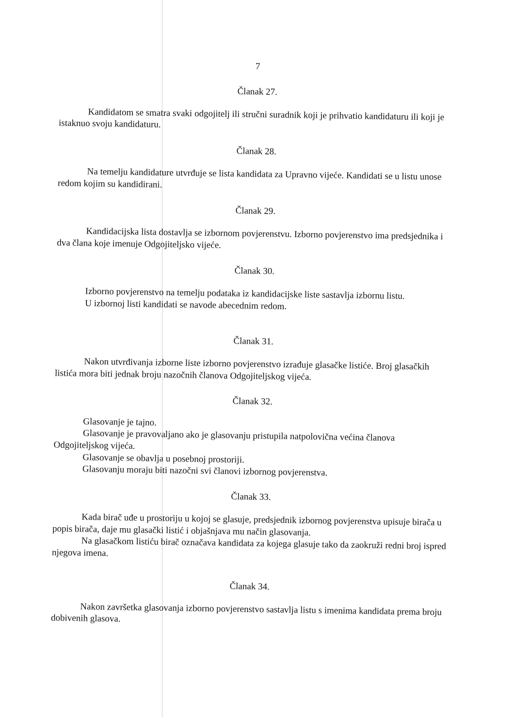7
Članak 27.
Kandidatom se smatra svaki odgojitelj ili stručni suradnik koji je prihvatio kandidaturu ili koji je istaknuo svoju kandidaturu.
Članak 28.
Na temelju kandidature utvrđuje se lista kandidata za Upravno vijeće. Kandidati se u listu unose redom kojim su kandidirani.
Članak 29.
Kandidacijska lista dostavlja se izbornom povjerenstvu. Izborno povjerenstvo ima predsjednika i dva člana koje imenuje Odgojiteljsko vijeće.
Članak 30.
Izborno povjerenstvo na temelju podataka iz kandidacijske liste sastavlja izbornu listu.
U izbornoj listi kandidati se navode abecednim redom.
Članak 31.
Nakon utvrđivanja izborne liste izborno povjerenstvo izrađuje glasačke listiće. Broj glasačkih listića mora biti jednak broju nazočnih članova Odgojiteljskog vijeća.
Članak 32.
Glasovanje je tajno.
Glasovanje je pravovaljano ako je glasovanju pristupila natpolovična većina članova Odgojiteljskog vijeća.
Glasovanje se obavlja u posebnoj prostoriji.
Glasovanju moraju biti nazočni svi članovi izbornog povjerenstva.
Članak 33.
Kada birač uđe u prostoriju u kojoj se glasuje, predsjednik izbornog povjerenstva upisuje birača u popis birača, daje mu glasački listić i objašnjava mu način glasovanja.
Na glasačkom listiću birač označava kandidata za kojega glasuje tako da zaokruži redni broj ispred njegova imena.
Članak 34.
Nakon završetka glasovanja izborno povjerenstvo sastavlja listu s imenima kandidata prema broju dobivenih glasova.